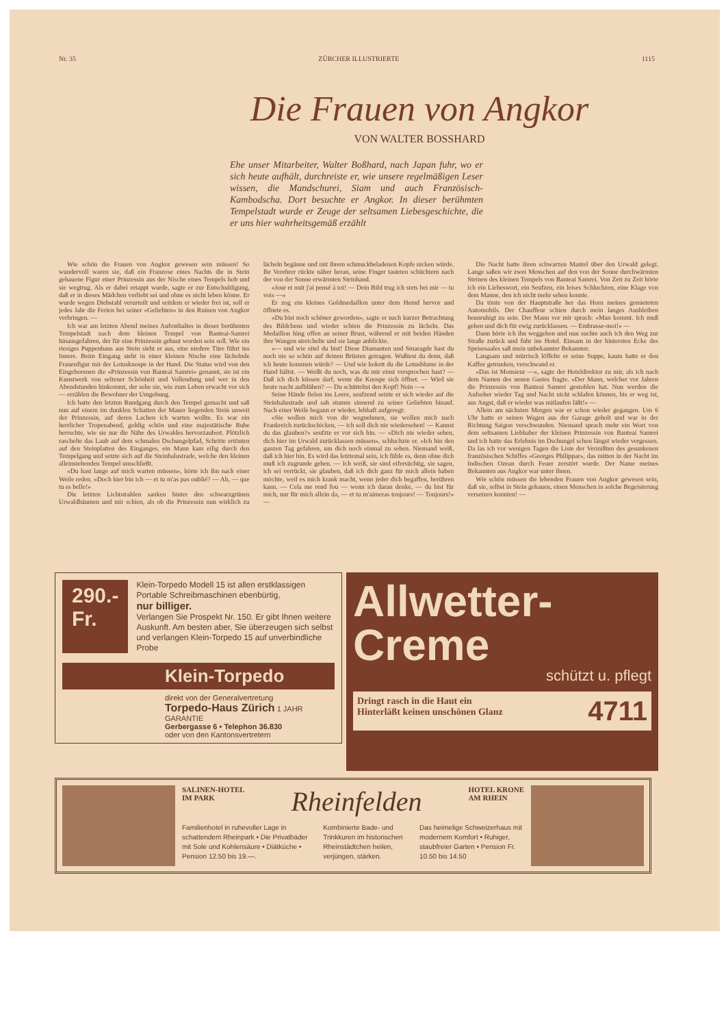Nr. 35 ZÜRCHER ILLUSTRIERTE 1115
Die Frauen von Angkor
VON WALTER BOSSHARD
Ehe unser Mitarbeiter, Walter Boßhard, nach Japan fuhr, wo er sich heute aufhält, durchreiste er, wie unsere regelmäßigen Leser wissen, die Mandschurei, Siam und auch Französisch-Kambodscha. Dort besuchte er Angkor. In dieser berühmten Tempelstadt wurde er Zeuge der seltsamen Liebesgeschichte, die er uns hier wahrheitsgemäß erzählt
Wie schön die Frauen von Angkor gewesen sein müssen! So wundervoll waren sie, daß ein Franzose eines Nachts die in Stein gehauene Figur einer Prinzessin aus der Nische eines Tempels hob und sie wegtrug. Als er dabei ertappt wurde, sagte er zur Entschuldigung, daß er in dieses Mädchen verliebt sei und ohne es nicht leben könne. Er wurde wegen Diebstahl verurteilt und seitdem er wieder frei ist, soll er jedes Jahr die Ferien bei seiner «Geliebten» in den Ruinen von Angkor verbringen. —
Ich war am letzten Abend meines Aufenthaltes in dieser berühmten Tempelstadt nach dem kleinen Tempel von Banteai-Samrei hinausgefahren, der für eine Prinzessin gebaut worden sein soll. Wie ein riesiges Puppenhaus aus Stein sieht er aus, eine niedere Türe führt ins Innere. Beim Eingang steht in einer kleinen Nische eine lächelnde Frauenfigur mit der Lotusknospe in der Hand. Die Statue wird von den Eingeborenen die «Prinzessin von Banteai Samrei» genannt, sie ist ein Kunstwerk von seltener Schönheit und Vollendung und wer in den Abendstunden hinkommt, der sehe sie, wie zum Leben erwacht vor sich — erzählen die Bewohner der Umgebung.
Ich hatte den letzten Rundgang durch den Tempel gemacht und saß nun auf einem im dunklen Schatten der Mauer liegenden Stein unweit der Prinzessin, auf deren Lachen ich warten wollte. Es war ein herrlicher Tropenabend, goldig schön und eine majestätische Ruhe herrschte, wie sie nur die Nähe des Urwaldes hervorzaubert. Plötzlich raschelte das Laub auf dem schmalen Dschungelpfad, Schritte ertönten auf den Steinplatten des Einganges, ein Mann kam eilig durch den Tempelgang und setzte sich auf die Steinbalustrade, welche den kleinen alleinstehenden Tempel umschließt.
«Du hast lange auf mich warten müssen», hörte ich ihn nach einer Weile reden. «Doch hier bin ich — et tu m'as pas oublié? — Ah, — que tu es belle!»
Die letzten Lichtstrahlen sanken hinter den schwarzgrünen Urwaldbäumen und mir schien, als ob die Prinzessin nun wirklich zu lächeln begänne und mit ihrem schmuckbeladenen Kopfe nicken würde. Ihr Verehrer rückte näher heran, seine Finger tasteten schüchtern nach der von der Sonne erwärmten Steinhand.
«Jour et nuit j'ai pensé à toi! — Dein Bild trug ich stets bei mir — tu vois —»
Er zog ein kleines Goldmedaillon unter dem Hemd hervor und öffnete es.
«Du bist noch schöner geworden», sagte er nach kurzer Betrachtung des Bildchens und wieder schien die Prinzessin zu lächeln. Das Medaillon hing offen an seiner Brust, während er mit beiden Händen ihre Wangen streichelte und sie lange anblickte.
«— und wie eitel du bist! Diese Diamanten und Smaragde hast du noch nie so schön auf deinen Brüsten getragen. Wußtest du denn, daß ich heute kommen würde? — Und wie kokett du die Lotusblume in der Hand hältst. — Weißt du noch, was du mir einst versprochen hast? — Daß ich dich küssen darf, wenn die Knospe sich öffnet. — Wird sie heute nacht aufblühen? — Du schütteltst den Kopf! Nein —»
Seine Hände fielen ins Leere, seufzend setzte er sich wieder auf die Steinbalustrade und sah stumm sinnend zu seiner Geliebten hinauf. Nach einer Weile begann er wieder, lebhaft aufgeregt:
«Sie wollen mich von dir wegnehmen, sie wollen mich nach Frankreich zurückschicken, — ich soll dich nie wiedersehen! — Kannst du das glauben?» seufzte er vor sich hin. — «Dich nie wieder sehen, dich hier im Urwald zurücklassen müssen», schluchzte er. «Ich bin den ganzen Tag gefahren, um dich noch einmal zu sehen. Niemand weiß, daß ich hier bin. Es wird das letztemal sein, ich fühle es, denn ohne dich muß ich zugrunde gehen. — Ich weiß, sie sind eifersüchtig, sie sagen, ich sei verrückt, sie glauben, daß ich dich ganz für mich allein haben möchte, weil es mich krank macht, wenn jeder dich begaffen, berühren kann. — Cela me rend fou — wenn ich daran denke, — du bist für mich, nur für mich allein da, — et tu m'aimeras toujours! — Toujours!» —
Die Nacht hatte ihren schwarzen Mantel über den Urwald gelegt. Lange saßen wir zwei Menschen auf den von der Sonne durchwärmten Steinen des kleinen Tempels von Banteai Samrei. Von Zeit zu Zeit hörte ich ein Liebeswort, ein Seufzen, ein leises Schluchzen, eine Klage von dem Manne, den ich nicht mehr sehen konnte.
Da tönte von der Hauptstraße her das Horn meines gemieteten Automobils. Der Chauffeur schien durch mein langes Ausbleiben beunruhigt zu sein. Der Mann vor mir sprach: «Man kommt. Ich muß gehen und dich für ewig zurücklassen. — Embrasse-moi!» —
Dann hörte ich ihn weggehen und nun suchte auch ich den Weg zur Straße zurück und fuhr ins Hotel. Einsam in der hintersten Ecke des Speisesaales saß mein unbekannter Bekannter.
Langsam und mürrisch löffelte er seine Suppe, kaum hatte er den Kaffee getrunken, verschwand er.
«Das ist Monsieur —», sagte der Hoteldirektor zu mir, als ich nach dem Namen des neuen Gastes fragte. «Der Mann, welcher vor Jahren die Prinzessin von Banteai Samrei gestohlen hat. Nun werden die Aufseher wieder Tag und Nacht nicht schlafen können, bis er weg ist, aus Angst, daß er wieder was mitlaufen läßt!» —
Allein am nächsten Morgen war er schon wieder gegangen. Um 6 Uhr hatte er seinen Wagen aus der Garage geholt und war in der Richtung Saigon verschwunden. Niemand sprach mehr ein Wort von dem seltsamen Liebhaber der kleinen Prinzessin von Banteai Samrei und ich hatte das Erlebnis im Dschungel schon längst wieder vergessen. Da las ich vor wenigen Tagen die Liste der Vermißten des gesunkenen französischen Schiffes «Georges Philippar», das mitten in der Nacht im Indischen Ozean durch Feuer zerstört wurde. Der Name meines Bekannten aus Angkor war unter ihnen.
Wie schön müssen die lebenden Frauen von Angkor gewesen sein, daß sie, selbst in Stein gehauen, einen Menschen in solche Begeisterung versetzen konnten! —
290.-
Fr.
Klein-Torpedo Modell 15 ist allen erstklassigen Portable Schreibmaschinen ebenbürtig,
nur billiger.
Verlangen Sie Prospekt Nr. 150. Er gibt Ihnen weitere Auskunft. Am besten aber, Sie überzeugen sich selbst und verlangen Klein-Torpedo 15 auf unverbindliche Probe
Klein-Torpedo
direkt von der Generalvertretung
Torpedo-Haus Zürich 1 JAHR GARANTIE
Gerbergasse 6 • Telephon 36.830
oder von den Kantonsvertretern
Allwetter-
Creme
schützt u. pflegt
Dringt rasch in die Haut ein
Hinterläßt keinen unschönen Glanz 4711
SALINEN-HOTEL
IM PARK Rheinfelden HOTEL KRONE
AM RHEIN
Familienhotel in ruhevoller Lage in schattendem Rheinpark • Die Privatbäder mit Sole und Kohlensäure • Diätküche • Pension 12.50 bis 19.—.
Kombinierte Bade- und Trinkkuren im historischen Rheinstädtchen heilen, verjüngen, stärken.
Das heimelige Schweizerhaus mit modernem Komfort • Ruhiger, staubfreier Garten • Pension Fr. 10.50 bis 14.50